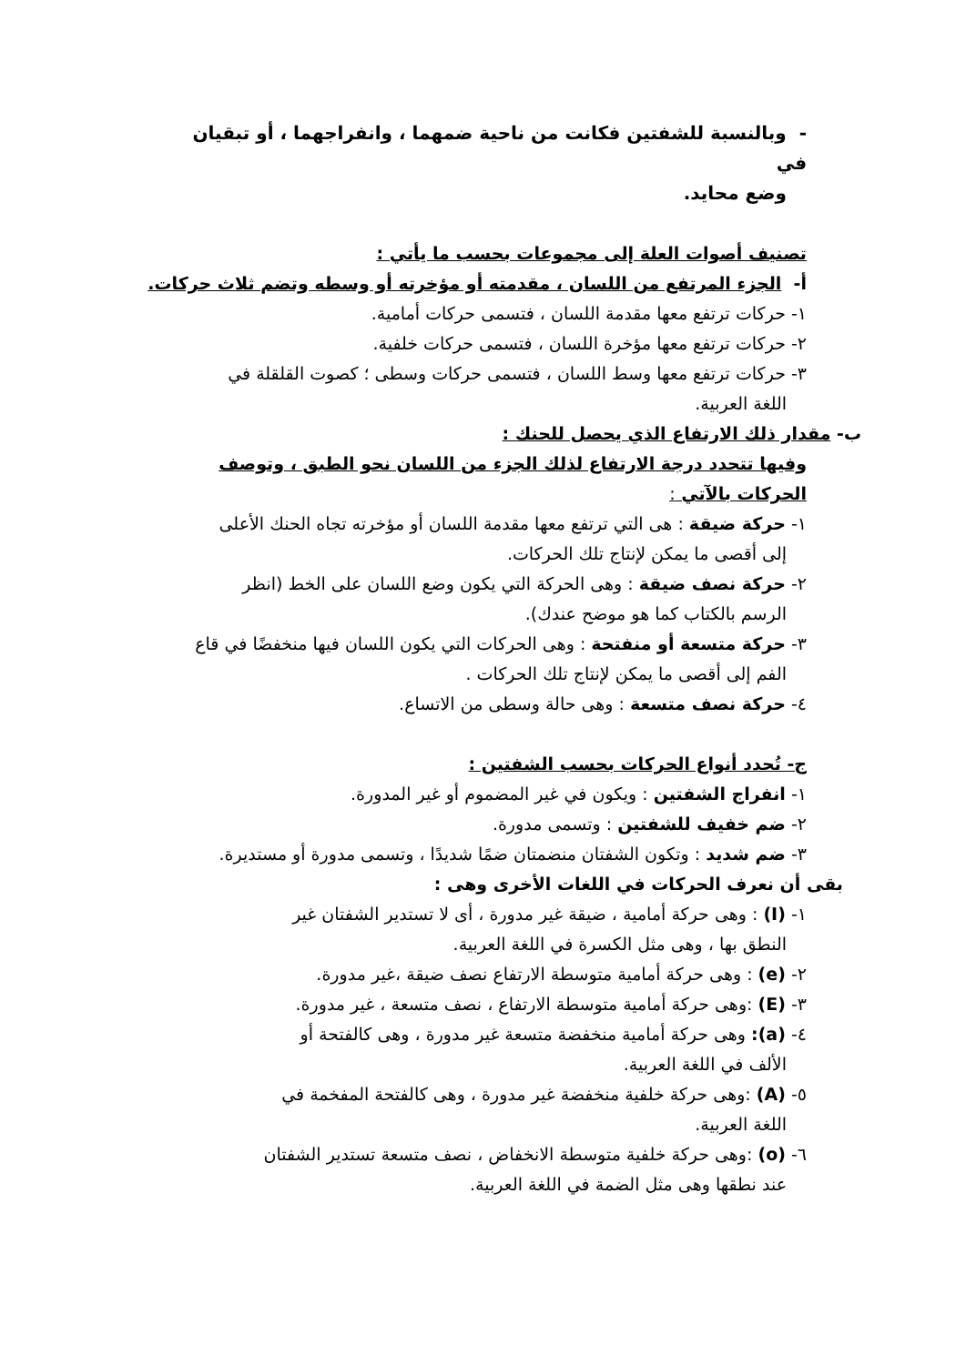- وبالنسبة للشفتين فكانت من ناحية ضمهما ، وانفراجهما ، أو تبقيان في
وضع محايد.
تصنيف أصوات العلة إلى مجموعات بحسب ما يأتي :
أ- الجزء المرتفع من اللسان ، مقدمته أو مؤخرته أو وسطه وتضم ثلاث حركات.
١- حركات ترتفع معها مقدمة اللسان ، فتسمى حركات أمامية.
٢- حركات ترتفع معها مؤخرة اللسان ، فتسمى حركات خلفية.
٣- حركات ترتفع معها وسط اللسان ، فتسمى حركات وسطى ؛ كصوت القلقلة في
اللغة العربية.
ب- مقدار ذلك الارتفاع الذي يحصل للحنك :
وفيها تتحدد درجة الارتفاع لذلك الجزء من اللسان نحو الطبق ، وتوصف الحركات بالآتي :
١- حركة ضيقة : هى التي ترتفع معها مقدمة اللسان أو مؤخرته تجاه الحنك الأعلى
إلى أقصى ما يمكن لإنتاج تلك الحركات.
٢- حركة نصف ضيقة : وهى الحركة التي يكون وضع اللسان على الخط (انظر
الرسم بالكتاب كما هو موضح عندك).
٣- حركة متسعة أو منفتحة : وهى الحركات التي يكون اللسان فيها منخفضًا في قاع
الفم إلى أقصى ما يمكن لإنتاج تلك الحركات .
٤- حركة نصف متسعة : وهى حالة وسطى من الاتساع.
ج- تُحدد أنواع الحركات بحسب الشفتين :
١- انفراج الشفتين : ويكون في غير المضموم أو غير المدورة.
٢- ضم خفيف للشفتين : وتسمى مدورة.
٣- ضم شديد : وتكون الشفتان منضمتان ضمًا شديدًا ، وتسمى مدورة أو مستديرة.
بقى أن نعرف الحركات في اللغات الأخرى وهى :
١- (I) : وهى حركة أمامية ، ضيقة غير مدورة ، أى لا تستدير الشفتان غير
النطق بها ، وهى مثل الكسرة في اللغة العربية.
٢- (e) : وهى حركة أمامية متوسطة الارتفاع نصف ضيقة ،غير مدورة.
٣- (E) :وهى حركة أمامية متوسطة الارتفاع ، نصف متسعة ، غير مدورة.
٤- (a): وهى حركة أمامية منخفضة متسعة غير مدورة ، وهى كالفتحة أو
الألف في اللغة العربية.
٥- (A) :وهى حركة خلفية منخفضة غير مدورة ، وهى كالفتحة المفخمة في
اللغة العربية.
٦- (o) :وهى حركة خلفية متوسطة الانخفاض ، نصف متسعة تستدير الشفتان
عند نطقها وهى مثل الضمة في اللغة العربية.